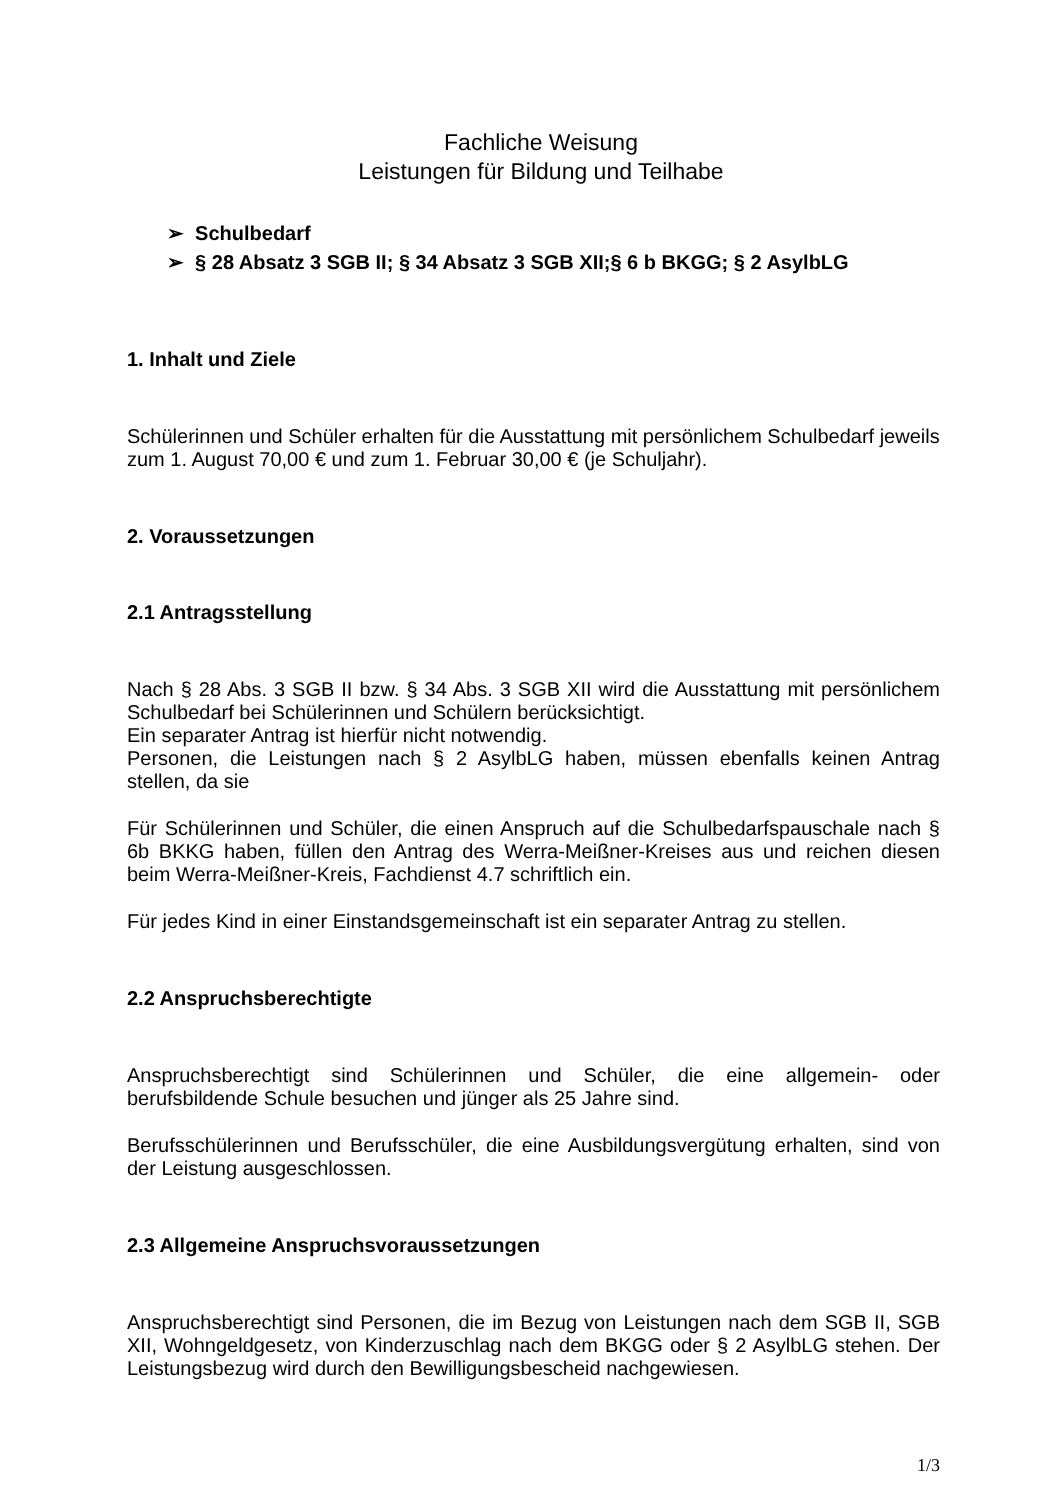Fachliche Weisung
Leistungen für Bildung und Teilhabe
➢ Schulbedarf
➢ § 28 Absatz 3 SGB II; § 34 Absatz 3 SGB XII;§ 6 b BKGG; § 2 AsylbLG
1. Inhalt und Ziele
Schülerinnen und Schüler erhalten für die Ausstattung mit persönlichem Schulbedarf jeweils zum 1. August 70,00 € und zum 1. Februar 30,00 € (je Schuljahr).
2. Voraussetzungen
2.1 Antragsstellung
Nach § 28 Abs. 3 SGB II bzw. § 34 Abs. 3 SGB XII wird die Ausstattung mit persönlichem Schulbedarf bei Schülerinnen und Schülern berücksichtigt.
Ein separater Antrag ist hierfür nicht notwendig.
Personen, die Leistungen nach § 2 AsylbLG haben, müssen ebenfalls keinen Antrag stellen, da sie
Für Schülerinnen und Schüler, die einen Anspruch auf die Schulbedarfspauschale nach § 6b BKKG haben, füllen den Antrag des Werra-Meißner-Kreises aus und reichen diesen beim Werra-Meißner-Kreis, Fachdienst 4.7 schriftlich ein.
Für jedes Kind in einer Einstandsgemeinschaft ist ein separater Antrag zu stellen.
2.2 Anspruchsberechtigte
Anspruchsberechtigt sind Schülerinnen und Schüler, die eine allgemein- oder berufsbildende Schule besuchen und jünger als 25 Jahre sind.
Berufsschülerinnen und Berufsschüler, die eine Ausbildungsvergütung erhalten, sind von der Leistung ausgeschlossen.
2.3 Allgemeine Anspruchsvoraussetzungen
Anspruchsberechtigt sind Personen, die im Bezug von Leistungen nach dem SGB II, SGB XII, Wohngeldgesetz, von Kinderzuschlag nach dem BKGG oder § 2 AsylbLG stehen. Der Leistungsbezug wird durch den Bewilligungsbescheid nachgewiesen.
1/3